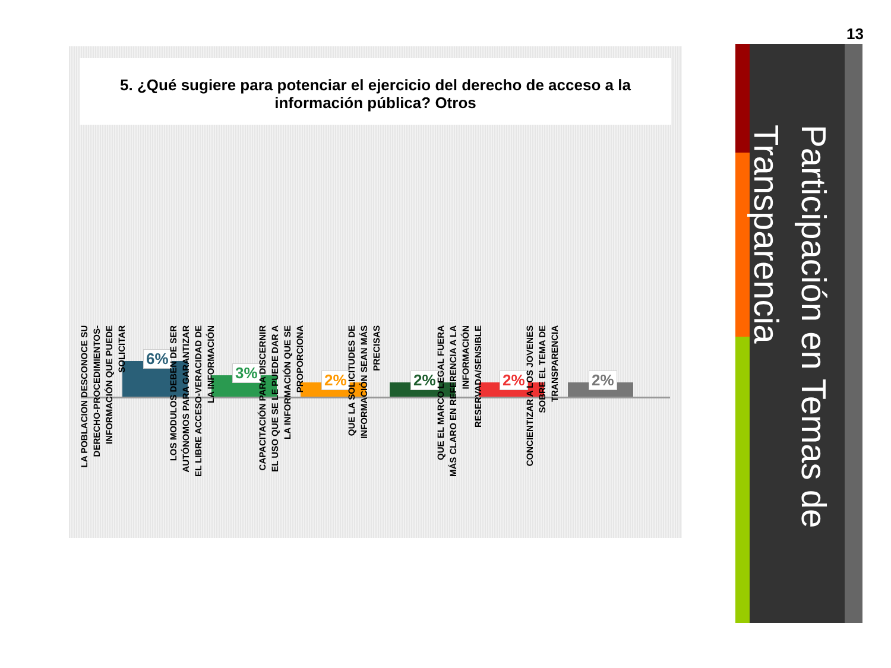13
5. ¿Qué sugiere para potenciar el ejercicio del derecho de acceso a la información pública? Otros
6%
LA POBLACION DESCONOCE SU DERECHO-PROCEDIMIENTOS-INFORMACIÓN QUE PUEDE SOLICITAR
3%
LOS MODULOS DEBEN DE SER AUTÓNOMOS PARA GARANTIZAR EL LIBRE ACCESO-VERACIDAD DE LA INFORMACIÓN
2%
CAPACITACIÓN PARA DISCERNIR EL USO QUE SE LE PUEDE DAR A LA INFORMACIÓN QUE SE PROPORCIONA
2%
QUE LA SOLICITUDES DE INFORMACIÓN SEAN MÁS PRECISAS
2%
QUE EL MARCO LEGAL FUERA MÁS CLARO EN REFERENCIA A LA INFORMACIÓN RESERVADA/SENSIBLE
2%
CONCIENTIZAR A LOS JOVENES SOBRE EL TEMA DE TRANSPARENCIA
Participación en Temas de Transparencia